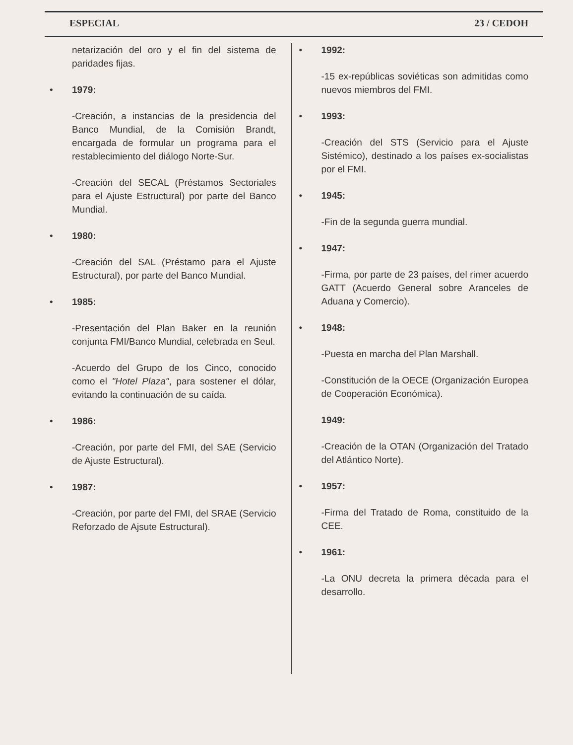ESPECIAL 23 / CEDOH
netarización del oro y el fin del sistema de paridades fijas.
• 1979:
-Creación, a instancias de la presidencia del Banco Mundial, de la Comisión Brandt, encargada de formular un programa para el restablecimiento del diálogo Norte-Sur.
-Creación del SECAL (Préstamos Sectoriales para el Ajuste Estructural) por parte del Banco Mundial.
• 1980:
-Creación del SAL (Préstamo para el Ajuste Estructural), por parte del Banco Mundial.
• 1985:
-Presentación del Plan Baker en la reunión conjunta FMI/Banco Mundial, celebrada en Seul.
-Acuerdo del Grupo de los Cinco, conocido como el "Hotel Plaza", para sostener el dólar, evitando la continuación de su caída.
• 1986:
-Creación, por parte del FMI, del SAE (Servicio de Ajuste Estructural).
• 1987:
-Creación, por parte del FMI, del SRAE (Servicio Reforzado de Ajsute Estructural).
• 1992:
-15 ex-repúblicas soviéticas son admitidas como nuevos miembros del FMI.
• 1993:
-Creación del STS (Servicio para el Ajuste Sistémico), destinado a los países ex-socialistas por el FMI.
• 1945:
-Fin de la segunda guerra mundial.
• 1947:
-Firma, por parte de 23 países, del rimer acuerdo GATT (Acuerdo General sobre Aranceles de Aduana y Comercio).
• 1948:
-Puesta en marcha del Plan Marshall.
-Constitución de la OECE (Organización Europea de Cooperación Económica).
1949:
-Creación de la OTAN (Organización del Tratado del Atlántico Norte).
• 1957:
-Firma del Tratado de Roma, constituido de la CEE.
• 1961:
-La ONU decreta la primera década para el desarrollo.